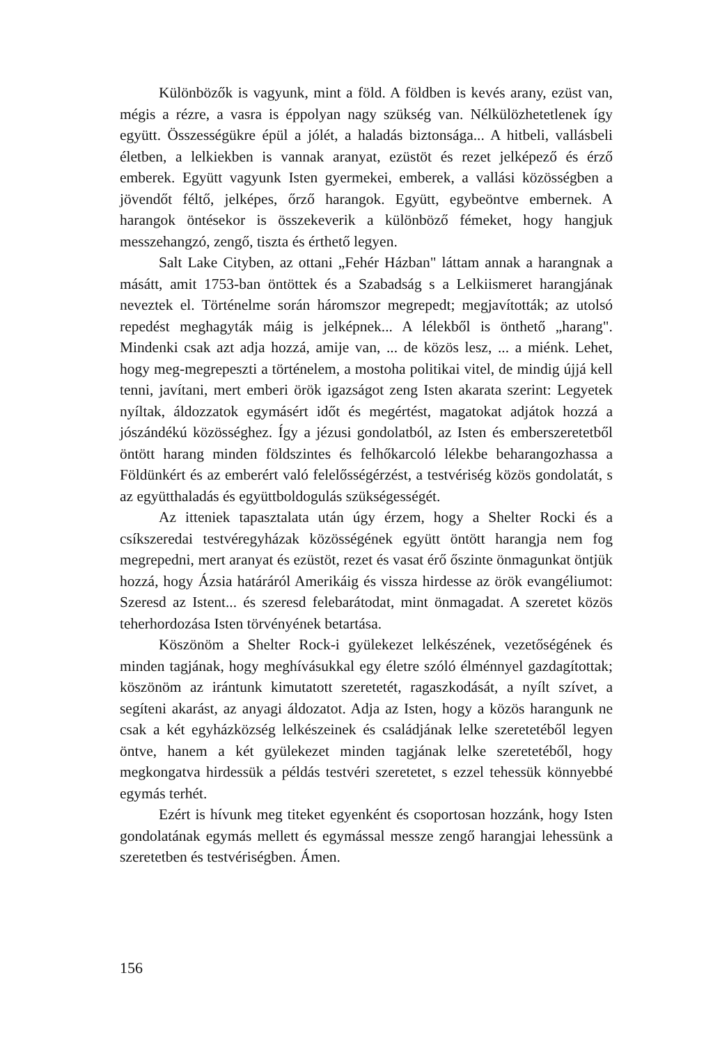Különbözők is vagyunk, mint a föld. A földben is kevés arany, ezüst van, mégis a rézre, a vasra is éppolyan nagy szükség van. Nélkülözhetetlenek így együtt. Összességükre épül a jólét, a haladás biztonsága... A hitbeli, vallásbeli életben, a lelkiekben is vannak aranyat, ezüstöt és rezet jelképező és érző emberek. Együtt vagyunk Isten gyermekei, emberek, a vallási közösségben a jövendőt féltő, jelképes, őrző harangok. Együtt, egybeöntve embernek. A harangok öntésekor is összekeverik a különböző fémeket, hogy hangjuk messzehangzó, zengő, tiszta és érthető legyen.
Salt Lake Cityben, az ottani „Fehér Házban" láttam annak a harangnak a másátt, amit 1753-ban öntöttek és a Szabadság s a Lelkiismeret harangjának neveztek el. Történelme során háromszor megrepedt; megjavították; az utolsó repedést meghagyták máig is jelképnek... A lélekből is önthető „harang". Mindenki csak azt adja hozzá, amije van, ... de közös lesz, ... a miénk. Lehet, hogy meg-megrepeszti a történelem, a mostoha politikai vitel, de mindig újjá kell tenni, javítani, mert emberi örök igazságot zeng Isten akarata szerint: Legyetek nyíltak, áldozzatok egymásért időt és megértést, magatokat adjátok hozzá a jószándékú közösséghez. Így a jézusi gondolatból, az Isten és emberszeretetből öntött harang minden földszintes és felhőkarcoló lélekbe beharangozhassa a Földünkért és az emberért való felelősségérzést, a testvériség közös gondolatát, s az együtthaladás és együttboldogulás szükségességét.
Az itteniek tapasztalata után úgy érzem, hogy a Shelter Rocki és a csíkszeredai testvéregyházak közösségének együtt öntött harangja nem fog megrepedni, mert aranyat és ezüstöt, rezet és vasat érő őszinte önmagunkat öntjük hozzá, hogy Ázsia határáról Amerikáig és vissza hirdesse az örök evangéliumot: Szeresd az Istent... és szeresd felebarátodat, mint önmagadat. A szeretet közös teherhordozása Isten törvényének betartása.
Köszönöm a Shelter Rock-i gyülekezet lelkészének, vezetőségének és minden tagjának, hogy meghívásukkal egy életre szóló élménnyel gazdagítottak; köszönöm az irántunk kimutatott szeretetét, ragaszkodását, a nyílt szívet, a segíteni akarást, az anyagi áldozatot. Adja az Isten, hogy a közös harangunk ne csak a két egyházközség lelkészeinek és családjának lelke szeretetéből legyen öntve, hanem a két gyülekezet minden tagjának lelke szeretetéből, hogy megkongatva hirdessük a példás testvéri szeretetet, s ezzel tehessük könnyebbé egymás terhét.
Ezért is hívunk meg titeket egyenként és csoportosan hozzánk, hogy Isten gondolatának egymás mellett és egymással messze zengő harangjai lehessünk a szeretetben és testvériségben. Ámen.
156